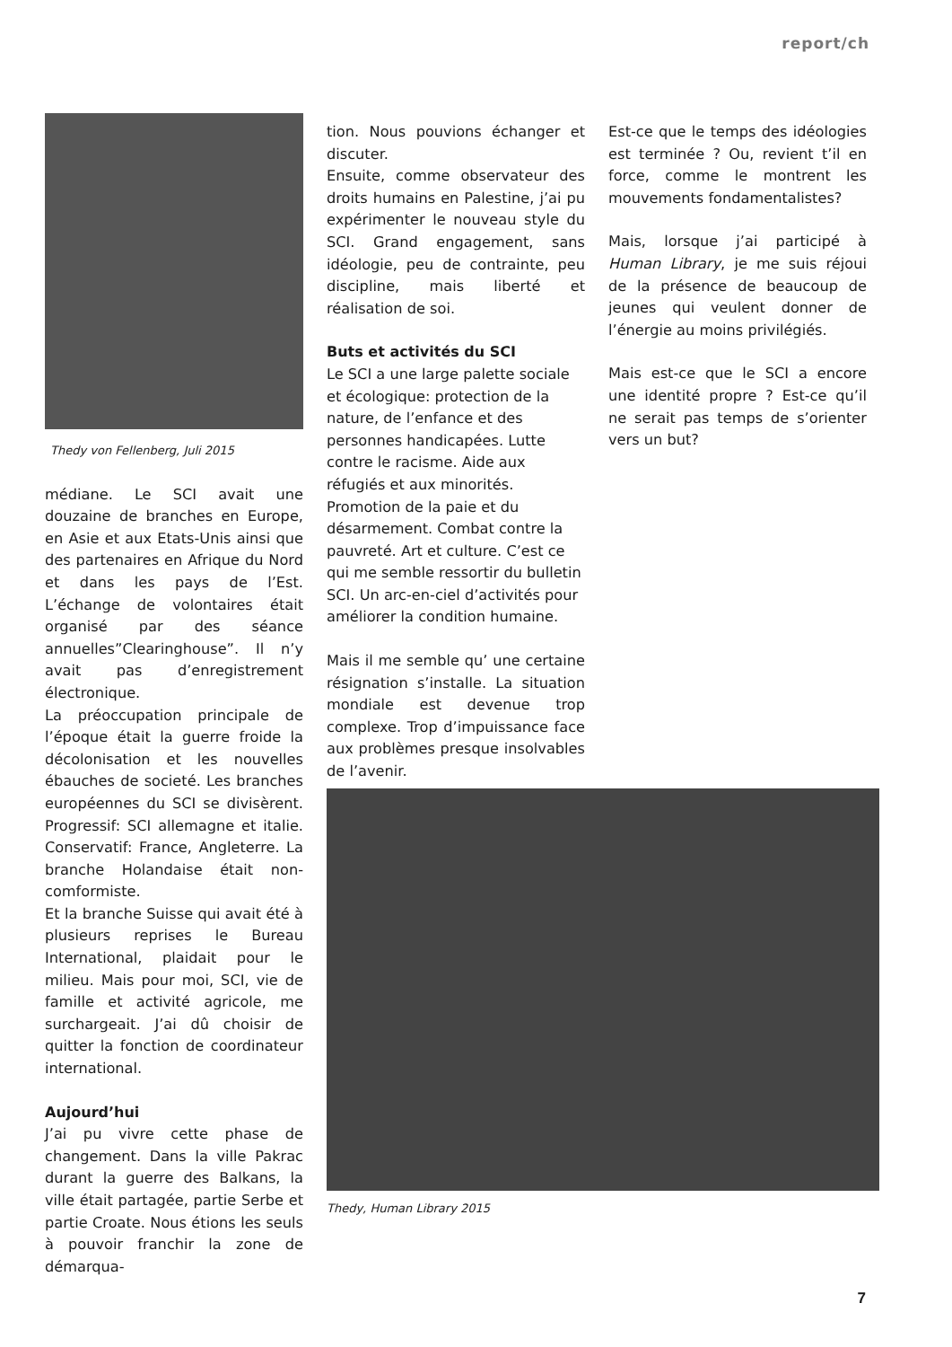report/ch
Thedy von Fellenberg, Juli 2015
médiane. Le SCI avait une douzaine de branches en Europe, en Asie et aux Etats-Unis ainsi que des partenaires en Afrique du Nord et dans les pays de l’Est. L’échange de volontaires était organisé par des séance annuelles”Clearinghouse”. Il n’y avait pas d’enregistrement électronique.
La préoccupation principale de l’époque était la guerre froide la décolonisation et les nouvelles ébauches de societé. Les branches européennes du SCI se divisèrent. Progressif: SCI allemagne et italie. Conservatif: France, Angleterre. La branche Holandaise était non-comformiste.
Et la branche Suisse qui avait été à plusieurs reprises le Bureau International, plaidait pour le milieu. Mais pour moi, SCI, vie de famille et activité agricole, me surchargeait. J’ai dû choisir de quitter la fonction de coordinateur international.
Aujourd’hui
J’ai pu vivre cette phase de changement. Dans la ville Pakrac durant la guerre des Balkans, la ville était partagée, partie Serbe et partie Croate. Nous étions les seuls à pouvoir franchir la zone de démarqua-
tion. Nous pouvions échanger et discuter.
Ensuite, comme observateur des droits humains en Palestine, j’ai pu expérimenter le nouveau style du SCI. Grand engagement, sans idéologie, peu de contrainte, peu discipline, mais liberté et réalisation de soi.
Buts et activités du SCI
Le SCI a une large palette sociale et écologique: protection de la nature, de l’enfance et des personnes handicapées. Lutte contre le racisme. Aide aux réfugiés et aux minorités. Promotion de la paie et du désarmement. Combat contre la pauvreté. Art et culture. C’est ce qui me semble ressortir du bulletin SCI. Un arc-en-ciel d’activités pour améliorer la condition humaine.
Mais il me semble qu’ une certaine résignation s’installe. La situation mondiale est devenue trop complexe. Trop d’impuissance face aux problèmes presque insolvables de l’avenir.
Est-ce que le temps des idéologies est terminée ? Ou, revient t’il en force, comme le montrent les mouvements fondamentalistes?
Mais, lorsque j’ai participé à Human Library, je me suis réjoui de la présence de beaucoup de jeunes qui veulent donner de l’énergie au moins privilégiés.
Mais est-ce que le SCI a encore une identité propre ? Est-ce qu’il ne serait pas temps de s’orienter vers un but?
Thedy, Human Library 2015
7